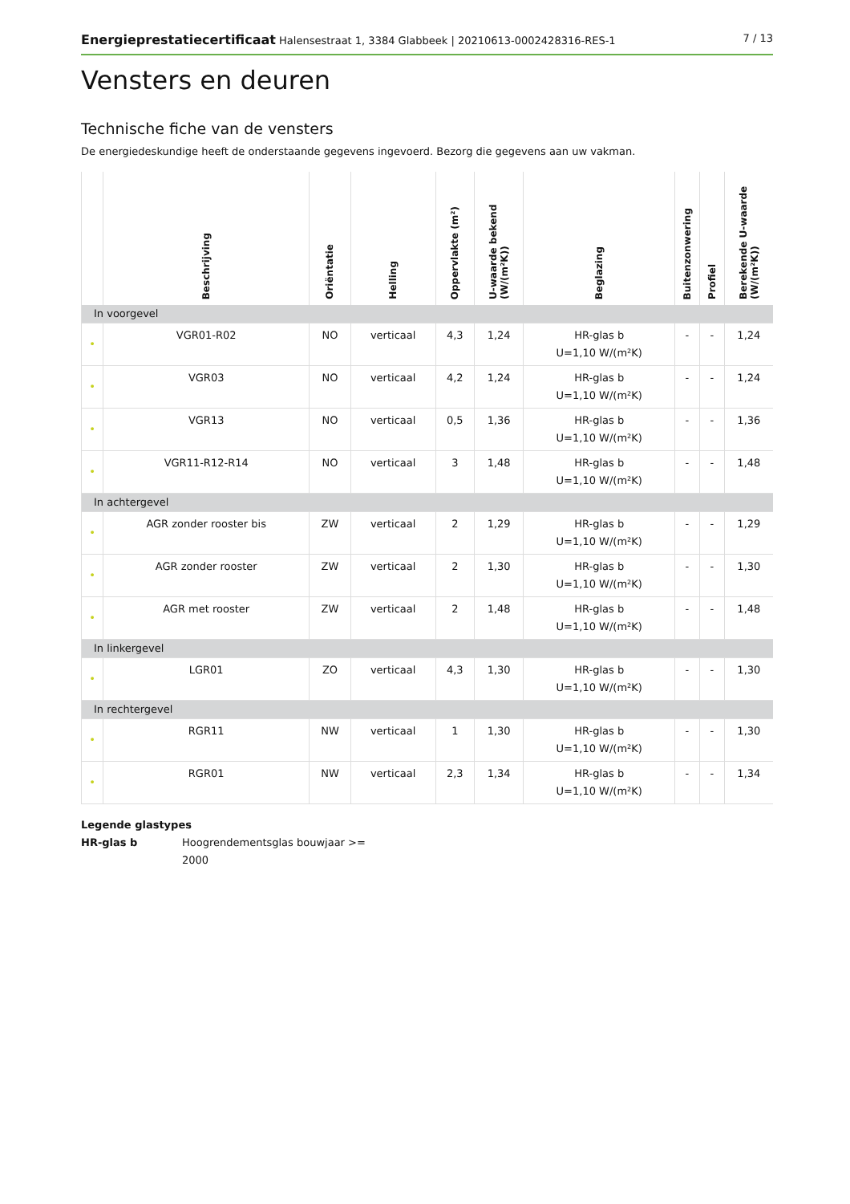Energieprestatiecertificaat Halensestraat 1, 3384 Glabbeek | 20210613-0002428316-RES-1
7 / 13
Vensters en deuren
Technische fiche van de vensters
De energiedeskundige heeft de onderstaande gegevens ingevoerd. Bezorg die gegevens aan uw vakman.
| | Beschrijving | Oriëntatie | Helling | Oppervlakte (m²) | U-waarde bekend (W/(m²K)) | Beglazing | Buitenzonwering | Profiel | Berekende U-waarde (W/(m²K)) |
| --- | --- | --- | --- | --- | --- | --- | --- | --- | --- |
| In voorgevel | | | | | | | | | |
| • | VGR01-R02 | NO | verticaal | 4,3 | 1,24 | HR-glas b U=1,10 W/(m²K) | - | - | 1,24 |
| • | VGR03 | NO | verticaal | 4,2 | 1,24 | HR-glas b U=1,10 W/(m²K) | - | - | 1,24 |
| • | VGR13 | NO | verticaal | 0,5 | 1,36 | HR-glas b U=1,10 W/(m²K) | - | - | 1,36 |
| • | VGR11-R12-R14 | NO | verticaal | 3 | 1,48 | HR-glas b U=1,10 W/(m²K) | - | - | 1,48 |
| In achtergevel | | | | | | | | | |
| • | AGR zonder rooster bis | ZW | verticaal | 2 | 1,29 | HR-glas b U=1,10 W/(m²K) | - | - | 1,29 |
| • | AGR zonder rooster | ZW | verticaal | 2 | 1,30 | HR-glas b U=1,10 W/(m²K) | - | - | 1,30 |
| • | AGR met rooster | ZW | verticaal | 2 | 1,48 | HR-glas b U=1,10 W/(m²K) | - | - | 1,48 |
| In linkergevel | | | | | | | | | |
| • | LGR01 | ZO | verticaal | 4,3 | 1,30 | HR-glas b U=1,10 W/(m²K) | - | - | 1,30 |
| In rechtergevel | | | | | | | | | |
| • | RGR11 | NW | verticaal | 1 | 1,30 | HR-glas b U=1,10 W/(m²K) | - | - | 1,30 |
| • | RGR01 | NW | verticaal | 2,3 | 1,34 | HR-glas b U=1,10 W/(m²K) | - | - | 1,34 |
Legende glastypes
HR-glas b Hoogrendementsglas bouwjaar >= 2000